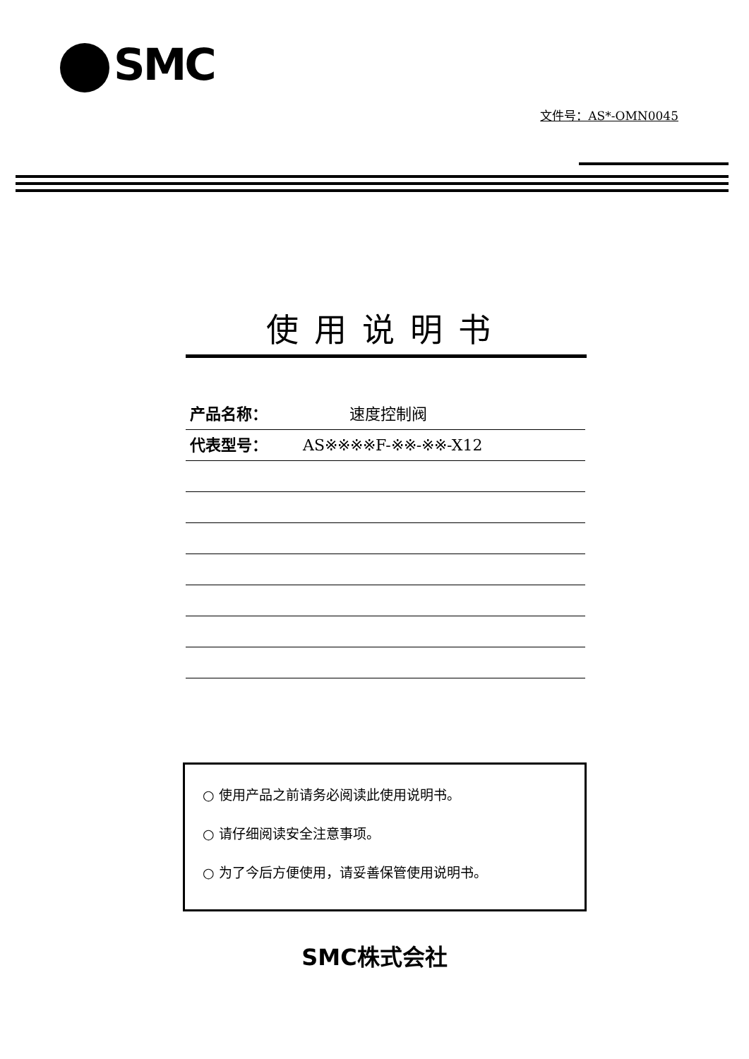SMC
文件号：AS*-OMN0045
使用说明书
产品名称：　　　速度控制阀
代表型号： AS※※※※F-※※-※※-X12
○ 使用产品之前请务必阅读此使用说明书。
○ 请仔细阅读安全注意事项。
○ 为了今后方便使用，请妥善保管使用说明书。
SMC株式会社